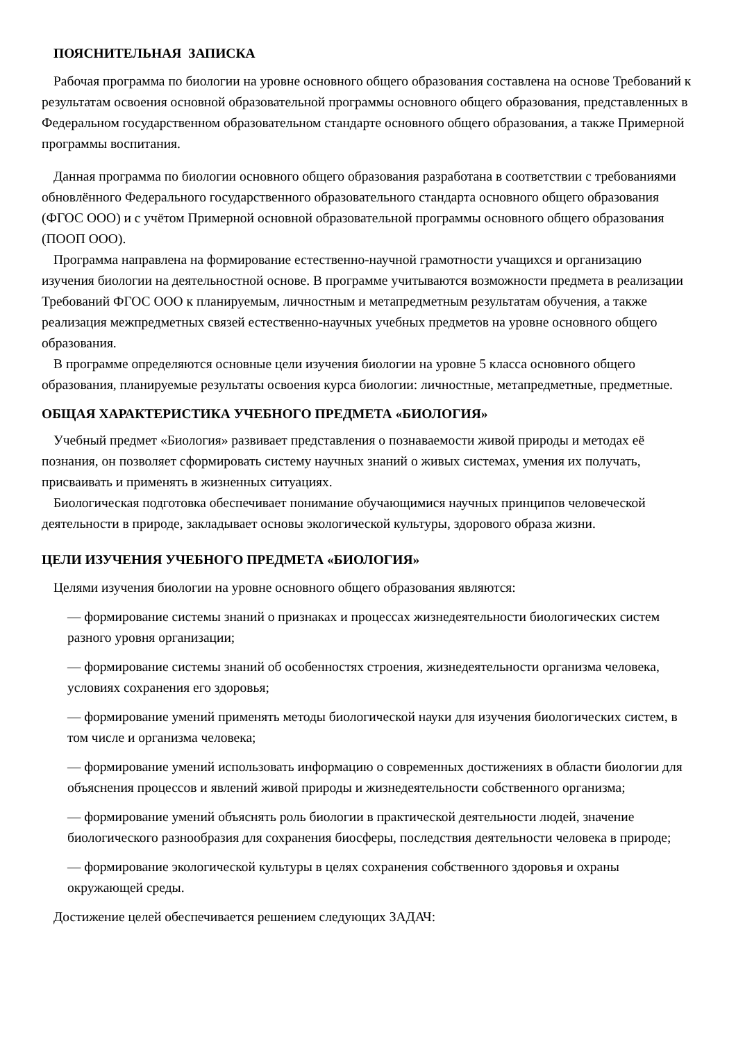ПОЯСНИТЕЛЬНАЯ ЗАПИСКА
Рабочая программа по биологии на уровне основного общего образования составлена на основе Требований к результатам освоения основной образовательной программы основного общего образования, представленных в Федеральном государственном образовательном стандарте основного общего образования, а также Примерной программы воспитания.
Данная программа по биологии основного общего образования разработана в соответствии с требованиями обновлённого Федерального государственного образовательного стандарта основного общего образования (ФГОС ООО) и с учётом Примерной основной образовательной программы основного общего образования (ПООП ООО).
Программа направлена на формирование естественно-научной грамотности учащихся и организацию изучения биологии на деятельностной основе. В программе учитываются возможности предмета в реализации Требований ФГОС ООО к планируемым, личностным и метапредметным результатам обучения, а также реализация межпредметных связей естественно-научных учебных предметов на уровне основного общего образования.
В программе определяются основные цели изучения биологии на уровне 5 класса основного общего образования, планируемые результаты освоения курса биологии: личностные, метапредметные, предметные.
ОБЩАЯ ХАРАКТЕРИСТИКА УЧЕБНОГО ПРЕДМЕТА «БИОЛОГИЯ»
Учебный предмет «Биология» развивает представления о познаваемости живой природы и методах её познания, он позволяет сформировать систему научных знаний о живых системах, умения их получать, присваивать и применять в жизненных ситуациях.
Биологическая подготовка обеспечивает понимание обучающимися научных принципов человеческой деятельности в природе, закладывает основы экологической культуры, здорового образа жизни.
ЦЕЛИ ИЗУЧЕНИЯ УЧЕБНОГО ПРЕДМЕТА «БИОЛОГИЯ»
Целями изучения биологии на уровне основного общего образования являются:
— формирование системы знаний о признаках и процессах жизнедеятельности биологических систем разного уровня организации;
— формирование системы знаний об особенностях строения, жизнедеятельности организма человека, условиях сохранения его здоровья;
— формирование умений применять методы биологической науки для изучения биологических систем, в том числе и организма человека;
— формирование умений использовать информацию о современных достижениях в области биологии для объяснения процессов и явлений живой природы и жизнедеятельности собственного организма;
— формирование умений объяснять роль биологии в практической деятельности людей, значение биологического разнообразия для сохранения биосферы, последствия деятельности человека в природе;
— формирование экологической культуры в целях сохранения собственного здоровья и охраны окружающей среды.
Достижение целей обеспечивается решением следующих ЗАДАЧ: